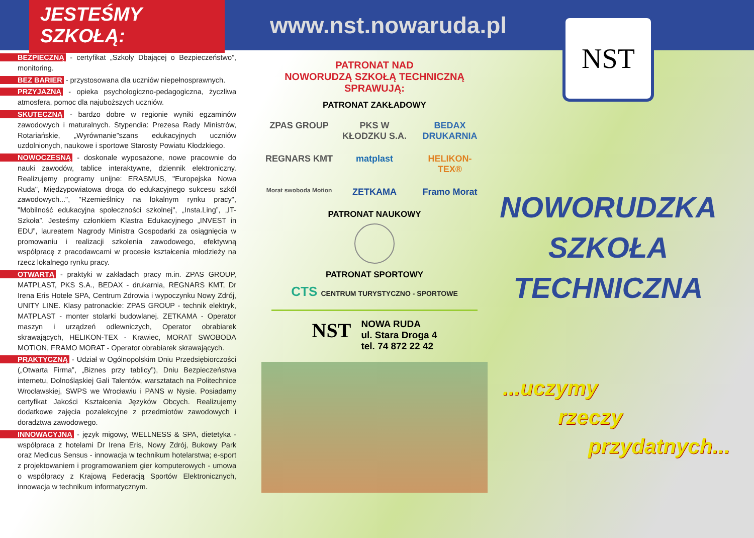JESTEŚMY SZKOŁĄ:
www.nst.nowaruda.pl
BEZPIECZNĄ - certyfikat „Szkoły Dbającej o Bezpieczeństwo”, monitoring.
BEZ BARIER - przystosowana dla uczniów niepełnosprawnych.
PRZYJAZNĄ - opieka psychologiczno-pedagogiczna, życzliwa atmosfera, pomoc dla najuboższych uczniów.
SKUTECZNĄ - bardzo dobre w regionie wyniki egzaminów zawodowych i maturalnych. Stypendia: Prezesa Rady Ministrów, Rotariańskie, „Wyrównanie”szans edukacyjnych uczniów uzdolnionych, naukowe i sportowe Starosty Powiatu Kłodzkiego.
NOWOCZESNĄ - doskonale wyposażone, nowe pracownie do nauki zawodów, tablice interaktywne, dziennik elektroniczny. Realizujemy programy unijne: ERASMUS, "Europejska Nowa Ruda", Międzypowiatowa droga do edukacyjnego sukcesu szkół zawodowych...", "Rzemieślnicy na lokalnym rynku pracy", "Mobilność edukacyjna społeczności szkolnej", „Insta.Ling”, „IT-Szkoła”. Jesteśmy członkiem Klastra Edukacyjnego „INVEST in EDU”, laureatem Nagrody Ministra Gospodarki za osiągnięcia w promowaniu i realizacji szkolenia zawodowego, efektywną współpracę z pracodawcami w procesie kształcenia młodzieży na rzecz lokalnego rynku pracy.
OTWARTĄ - praktyki w zakładach pracy m.in. ZPAS GROUP, MATPLAST, PKS S.A., BEDAX - drukarnia, REGNARS KMT, Dr Irena Eris Hotele SPA, Centrum Zdrowia i wypoczynku Nowy Zdrój, UNITY LINE. Klasy patronackie: ZPAS GROUP - technik elektryk, MATPLAST - monter stolarki budowlanej. ZETKAMA - Operator maszyn i urządzeń odlewniczych, Operator obrabiarek skrawających, HELIKON-TEX - Krawiec, MORAT SWOBODA MOTION, FRAMO MORAT - Operator obrabiarek skrawających.
PRAKTYCZNĄ - Udział w Ogólnopolskim Dniu Przedsiębiorczości („Otwarta Firma”, „Biznes przy tablicy”), Dniu Bezpieczeństwa internetu, Dolnośląskiej Gali Talentów, warsztatach na Politechnice Wrocławskiej, SWPS we Wrocławiu i PANS w Nysie. Posiadamy certyfikat Jakości Kształcenia Języków Obcych. Realizujemy dodatkowe zajęcia pozalekcyjne z przedmiotów zawodowych i doradztwa zawodowego.
INNOWACYJNĄ - język migowy, WELLNESS & SPA, dietetyka - współpraca z hotelami Dr Irena Eris, Nowy Zdrój, Bukowy Park oraz Medicus Sensus - innowacja w technikum hotelarstwa; e-sport z projektowaniem i programowaniem gier komputerowych - umowa o współpracy z Krajową Federacją Sportów Elektronicznych, innowacja w technikum informatycznym.
PATRONAT NAD
NOWORUDZĄ SZKOŁĄ TECHNICZNĄ SPRAWUJĄ:
PATRONAT ZAKŁADOWY
ZPAS GROUP PKS W KŁODZKU S.A. BEDAX DRUKARNIA REGNARS KMT matplast HELIKON-TEX® Morat swoboda Motion ZETKAMA Framo Morat
PATRONAT NAUKOWY
PATRONAT SPORTOWY
CTS CENTRUM TURYSTYCZNO - SPORTOWE
NST
NOWA RUDA
ul. Stara Droga 4
tel. 74 872 22 42
NST
NOWORUDZKA
SZKOŁA
TECHNICZNA
...uczymy
rzeczy
przydatnych...